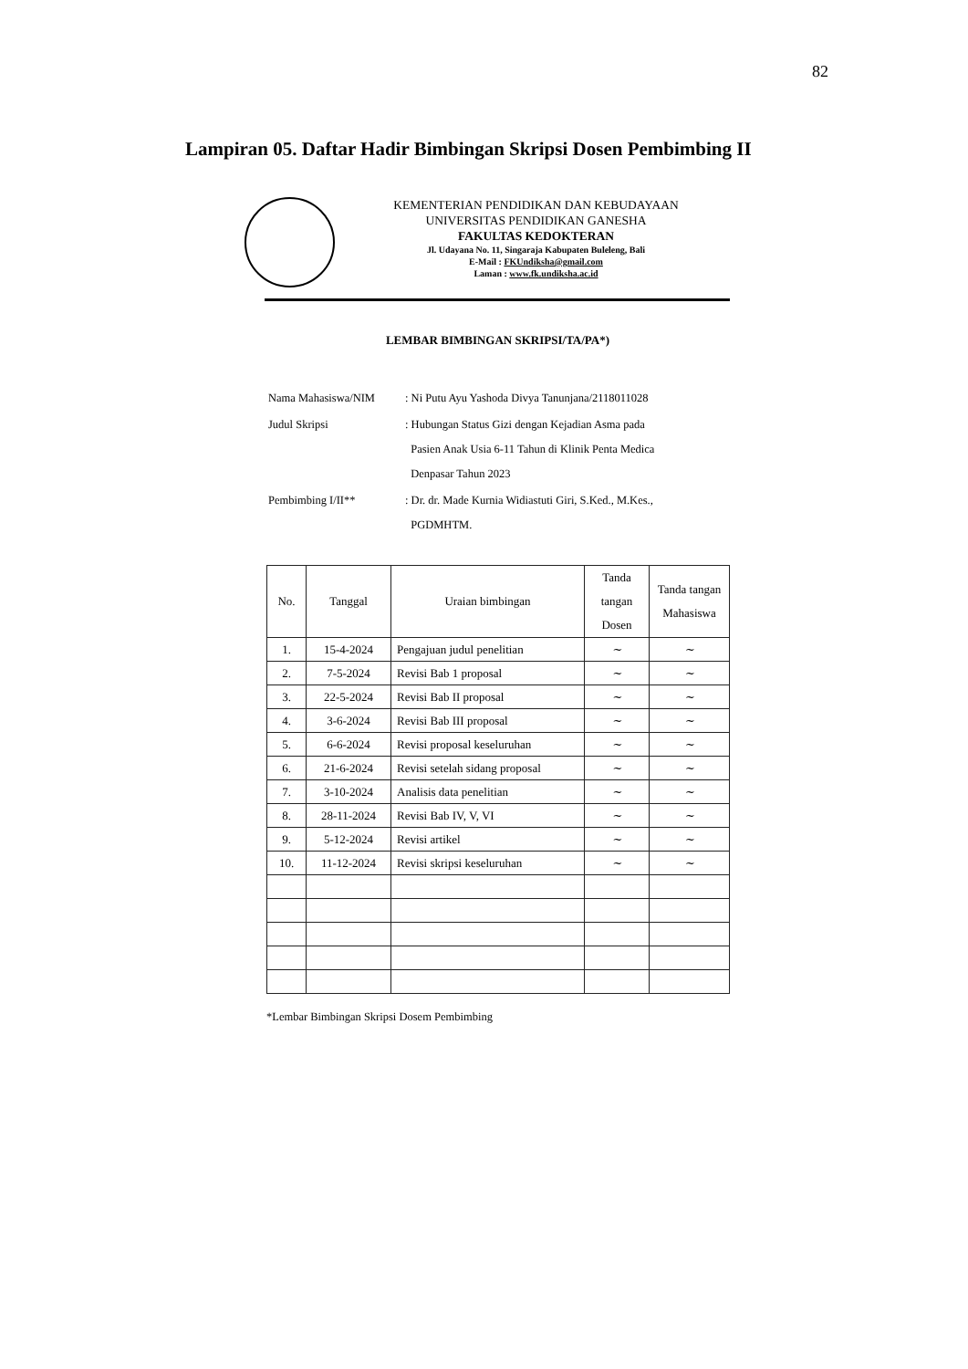82
Lampiran 05. Daftar Hadir Bimbingan Skripsi Dosen Pembimbing II
KEMENTERIAN PENDIDIKAN DAN KEBUDAYAAN
UNIVERSITAS PENDIDIKAN GANESHA
FAKULTAS KEDOKTERAN
Jl. Udayana No. 11, Singaraja Kabupaten Buleleng, Bali
E-Mail : FKUndiksha@gmail.com
Laman : www.fk.undiksha.ac.id
LEMBAR BIMBINGAN SKRIPSI/TA/PA*)
| Nama Mahasiswa/NIM | : Ni Putu Ayu Yashoda Divya Tanunjana/2118011028 |
| Judul Skripsi | : Hubungan Status Gizi dengan Kejadian Asma pada Pasien Anak Usia 6-11 Tahun di Klinik Penta Medica Denpasar Tahun 2023 |
| Pembimbing I/II** | : Dr. dr. Made Kurnia Widiastuti Giri, S.Ked., M.Kes., PGDMHTM. |
| No. | Tanggal | Uraian bimbingan | Tanda tangan Dosen | Tanda tangan Mahasiswa |
| --- | --- | --- | --- | --- |
| 1. | 15-4-2024 | Pengajuan judul penelitian | ~ | ~ |
| 2. | 7-5-2024 | Revisi Bab 1 proposal | ~ | ~ |
| 3. | 22-5-2024 | Revisi Bab II proposal | ~ | ~ |
| 4. | 3-6-2024 | Revisi Bab III proposal | ~ | ~ |
| 5. | 6-6-2024 | Revisi proposal keseluruhan | ~ | ~ |
| 6. | 21-6-2024 | Revisi setelah sidang proposal | ~ | ~ |
| 7. | 3-10-2024 | Analisis data penelitian | ~ | ~ |
| 8. | 28-11-2024 | Revisi Bab IV, V, VI | ~ | ~ |
| 9. | 5-12-2024 | Revisi artikel | ~ | ~ |
| 10. | 11-12-2024 | Revisi skripsi keseluruhan | ~ | ~ |
*Lembar Bimbingan Skripsi Dosem Pembimbing